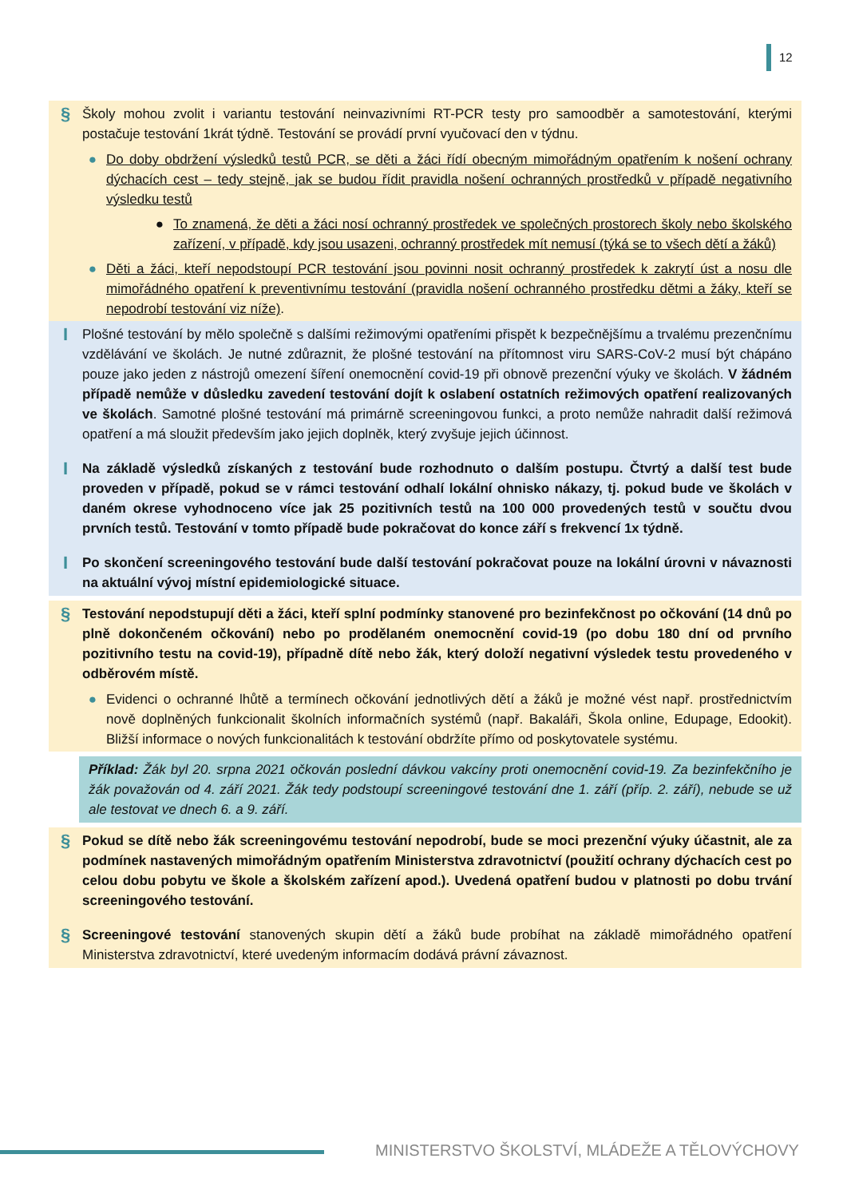12
§
Školy mohou zvolit i variantu testování neinvazivními RT-PCR testy pro samoodběr a samotestování, kterými postačuje testování 1krát týdně. Testování se provádí první vyučovací den v týdnu.
● Do doby obdržení výsledků testů PCR, se děti a žáci řídí obecným mimořádným opatřením k nošení ochrany dýchacích cest – tedy stejně, jak se budou řídit pravidla nošení ochranných prostředků v případě negativního výsledku testů
● To znamená, že děti a žáci nosí ochranný prostředek ve společných prostorech školy nebo školského zařízení, v případě, kdy jsou usazeni, ochranný prostředek mít nemusí (týká se to všech dětí a žáků)
● Děti a žáci, kteří nepodstoupí PCR testování jsou povinni nosit ochranný prostředek k zakrytí úst a nosu dle mimořádného opatření k preventivnímu testování (pravidla nošení ochranného prostředku dětmi a žáky, kteří se nepodrobí testování viz níže).
I
Plošné testování by mělo společně s dalšími režimovými opatřeními přispět k bezpečnějšímu a trvalému prezenčnímu vzdělávání ve školách. Je nutné zdůraznit, že plošné testování na přítomnost viru SARS-CoV-2 musí být chápáno pouze jako jeden z nástrojů omezení šíření onemocnění covid-19 při obnově prezenční výuky ve školách. V žádném případě nemůže v důsledku zavedení testování dojít k oslabení ostatních režimových opatření realizovaných ve školách. Samotné plošné testování má primárně screeningovou funkci, a proto nemůže nahradit další režimová opatření a má sloužit především jako jejich doplněk, který zvyšuje jejich účinnost.
I
Na základě výsledků získaných z testování bude rozhodnuto o dalším postupu. Čtvrtý a další test bude proveden v případě, pokud se v rámci testování odhalí lokální ohnisko nákazy, tj. pokud bude ve školách v daném okrese vyhodnoceno více jak 25 pozitivních testů na 100 000 provedených testů v součtu dvou prvních testů. Testování v tomto případě bude pokračovat do konce září s frekvencí 1x týdně.
I
Po skončení screeningového testování bude další testování pokračovat pouze na lokální úrovni v návaznosti na aktuální vývoj místní epidemiologické situace.
§
Testování nepodstupují děti a žáci, kteří splní podmínky stanovené pro bezinfekčnost po očkování (14 dnů po plně dokončeném očkování) nebo po prodělaném onemocnění covid-19 (po dobu 180 dní od prvního pozitivního testu na covid-19), případně dítě nebo žák, který doloží negativní výsledek testu provedeného v odběrovém místě.
● Evidenci o ochranné lhůtě a termínech očkování jednotlivých dětí a žáků je možné vést např. prostřednictvím nově doplněných funkcionalit školních informačních systémů (např. Bakaláři, Škola online, Edupage, Edookit). Bližší informace o nových funkcionalitách k testování obdržíte přímo od poskytovatele systému.
Příklad: Žák byl 20. srpna 2021 očkován poslední dávkou vakcíny proti onemocnění covid-19. Za bezinfekčního je žák považován od 4. září 2021. Žák tedy podstoupí screeningové testování dne 1. září (příp. 2. září), nebude se už ale testovat ve dnech 6. a 9. září.
§
Pokud se dítě nebo žák screeningovému testování nepodrobí, bude se moci prezenční výuky účastnit, ale za podmínek nastavených mimořádným opatřením Ministerstva zdravotnictví (použití ochrany dýchacích cest po celou dobu pobytu ve škole a školském zařízení apod.). Uvedená opatření budou v platnosti po dobu trvání screeningového testování.
§
Screeningové testování stanovených skupin dětí a žáků bude probíhat na základě mimořádného opatření Ministerstva zdravotnictví, které uvedeným informacím dodává právní závaznost.
MINISTERSTVO ŠKOLSTVÍ, MLÁDEŽE A TĚLOVÝCHOVY